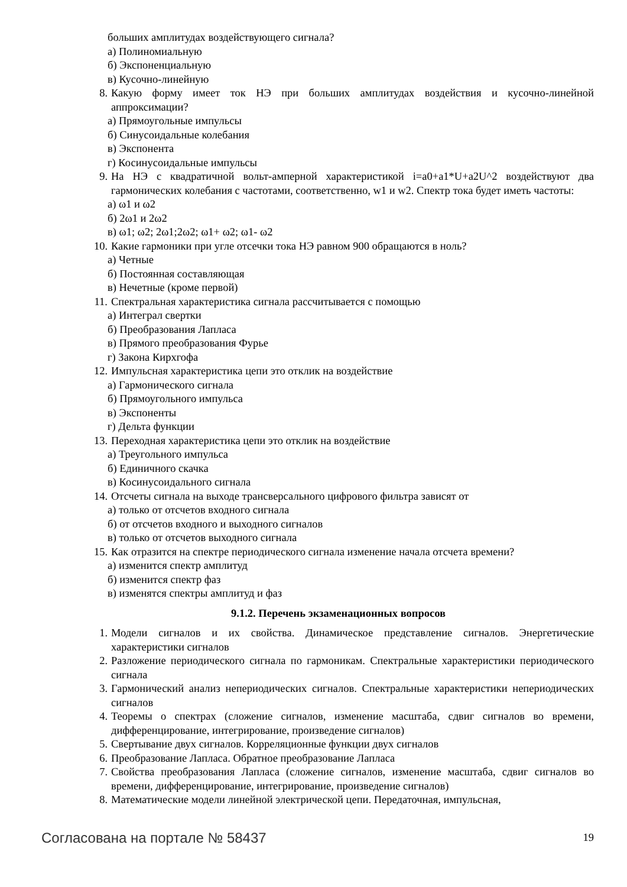больших амплитудах воздействующего сигнала?
а) Полиномиальную
б) Экспоненциальную
в) Кусочно-линейную
8. Какую форму имеет ток НЭ при больших амплитудах воздействия и кусочно-линейной аппроксимации?
а) Прямоугольные импульсы
б) Синусоидальные колебания
в) Экспонента
г) Косинусоидальные импульсы
9. На НЭ с квадратичной вольт-амперной характеристикой i=a0+a1*U+a2U^2 воздействуют два гармонических колебания с частотами, соответственно, w1 и w2. Спектр тока будет иметь частоты:
а) ω1 и ω2
б) 2ω1 и 2ω2
в) ω1; ω2; 2ω1;2ω2; ω1+ ω2; ω1- ω2
10. Какие гармоники при угле отсечки тока НЭ равном 900 обращаются в ноль?
а) Четные
б) Постоянная составляющая
в) Нечетные (кроме первой)
11. Спектральная характеристика сигнала рассчитывается с помощью
а) Интеграл свертки
б) Преобразования Лапласа
в) Прямого преобразования Фурье
г) Закона Кирхгофа
12. Импульсная характеристика цепи это отклик на воздействие
а) Гармонического сигнала
б) Прямоугольного импульса
в) Экспоненты
г) Дельта функции
13. Переходная характеристика цепи это отклик на воздействие
а) Треугольного импульса
б) Единичного скачка
в) Косинусоидального сигнала
14. Отсчеты сигнала на выходе трансверсального цифрового фильтра зависят от
а) только от отсчетов входного сигнала
б) от отсчетов входного и выходного сигналов
в) только от отсчетов выходного сигнала
15. Как отразится на спектре периодического сигнала изменение начала отсчета времени?
а) изменится спектр амплитуд
б) изменится спектр фаз
в) изменятся спектры амплитуд и фаз
9.1.2. Перечень экзаменационных вопросов
1. Модели сигналов и их свойства. Динамическое представление сигналов. Энергетические характеристики сигналов
2. Разложение периодического сигнала по гармоникам. Спектральные характеристики периодического сигнала
3. Гармонический анализ непериодических сигналов. Спектральные характеристики непериодических сигналов
4. Теоремы о спектрах (сложение сигналов, изменение масштаба, сдвиг сигналов во времени, дифференцирование, интегрирование, произведение сигналов)
5. Свертывание двух сигналов. Корреляционные функции двух сигналов
6. Преобразование Лапласа. Обратное преобразование Лапласа
7. Свойства преобразования Лапласа (сложение сигналов, изменение масштаба, сдвиг сигналов во времени, дифференцирование, интегрирование, произведение сигналов)
8. Математические модели линейной электрической цепи. Передаточная, импульсная,
Согласована на портале № 58437 19